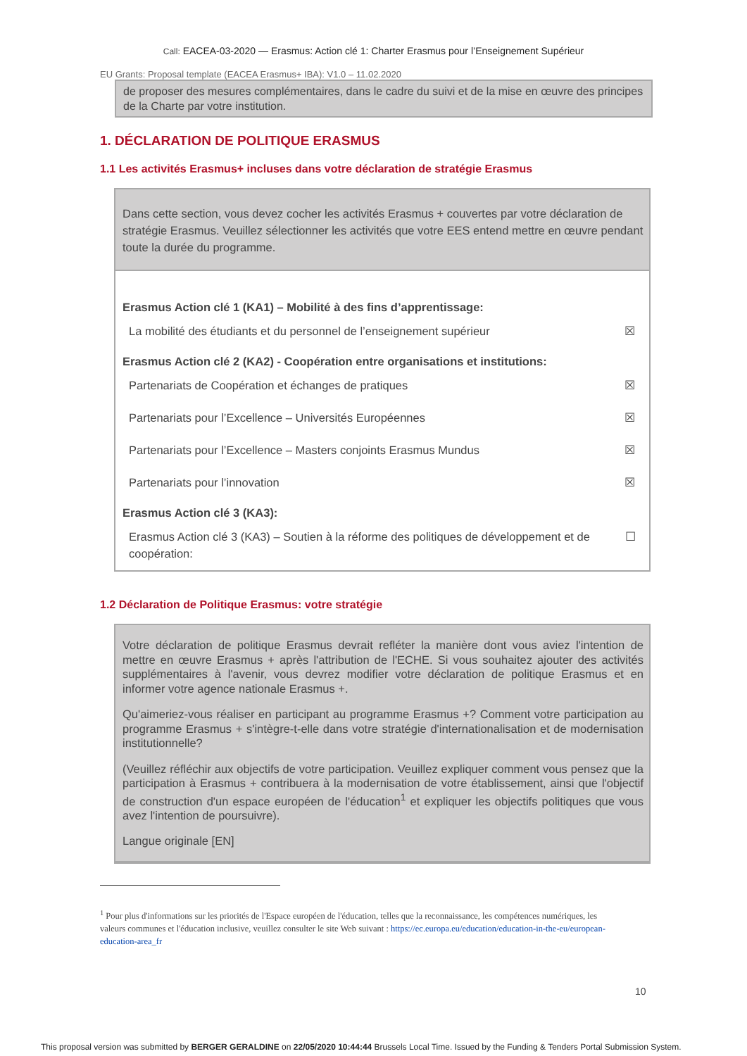Call: EACEA-03-2020 — Erasmus: Action clé 1: Charter Erasmus pour l’Enseignement Supérieur
EU Grants: Proposal template (EACEA Erasmus+ IBA): V1.0 – 11.02.2020
de proposer des mesures complémentaires, dans le cadre du suivi et de la mise en œuvre des principes de la Charte par votre institution.
1. DÉCLARATION DE POLITIQUE ERASMUS
1.1 Les activités Erasmus+ incluses dans votre déclaration de stratégie Erasmus
Dans cette section, vous devez cocher les activités Erasmus + couvertes par votre déclaration de stratégie Erasmus. Veuillez sélectionner les activités que votre EES entend mettre en œuvre pendant toute la durée du programme.
Erasmus Action clé 1 (KA1) – Mobilité à des fins d’apprentissage:
La mobilité des étudiants et du personnel de l’enseignement supérieur ☒
Erasmus Action clé 2 (KA2) - Coopération entre organisations et institutions:
Partenariats de Coopération et échanges de pratiques ☒
Partenariats pour l’Excellence – Universités Européennes ☒
Partenariats pour l’Excellence – Masters conjoints Erasmus Mundus ☒
Partenariats pour l’innovation ☒
Erasmus Action clé 3 (KA3):
Erasmus Action clé 3 (KA3) – Soutien à la réforme des politiques de développement et de coopération: ☐
1.2 Déclaration de Politique Erasmus: votre stratégie
Votre déclaration de politique Erasmus devrait refléter la manière dont vous aviez l'intention de mettre en œuvre Erasmus + après l'attribution de l'ECHE. Si vous souhaitez ajouter des activités supplémentaires à l'avenir, vous devrez modifier votre déclaration de politique Erasmus et en informer votre agence nationale Erasmus +.
Qu'aimeriez-vous réaliser en participant au programme Erasmus +? Comment votre participation au programme Erasmus + s'intègre-t-elle dans votre stratégie d'internationalisation et de modernisation institutionnelle?
(Veuillez réfléchir aux objectifs de votre participation. Veuillez expliquer comment vous pensez que la participation à Erasmus + contribuera à la modernisation de votre établissement, ainsi que l'objectif de construction d'un espace européen de l'éducation<sup>1</sup> et expliquer les objectifs politiques que vous avez l'intention de poursuivre).
Langue originale [EN]
<sup>1</sup> Pour plus d'informations sur les priorités de l'Espace européen de l'éducation, telles que la reconnaissance, les compétences numériques, les valeurs communes et l'éducation inclusive, veuillez consulter le site Web suivant : https://ec.europa.eu/education/education-in-the-eu/european-education-area_fr
10
This proposal version was submitted by BERGER GERALDINE on 22/05/2020 10:44:44 Brussels Local Time. Issued by the Funding & Tenders Portal Submission System.